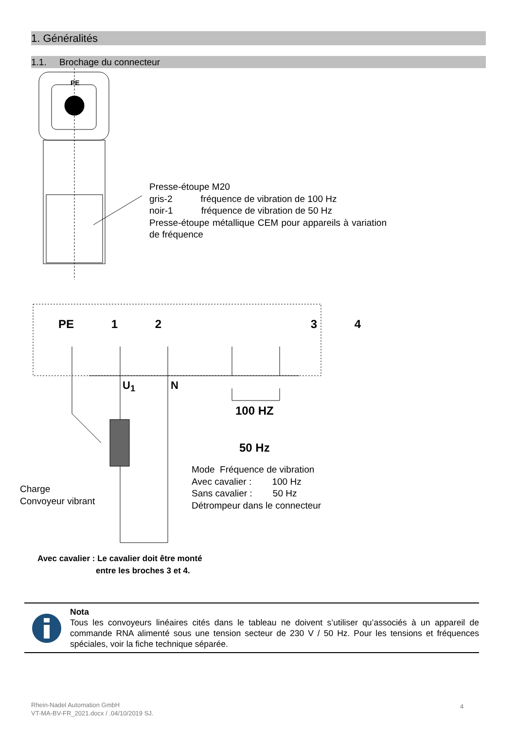1. Généralités
1.1. Brochage du connecteur
PE
PE 1 2 3 4
U<sub>1</sub> N
100 HZ
50 Hz
Presse-étoupe M20
gris-2 fréquence de vibration de 100 Hz
noir-1 fréquence de vibration de 50 Hz
Presse-étoupe métallique CEM pour appareils à variation de fréquence
Mode Fréquence de vibration
Avec cavalier : 100 Hz
Sans cavalier : 50 Hz
Détrompeur dans le connecteur
Charge
Convoyeur vibrant
Avec cavalier : Le cavalier doit être monté
entre les broches 3 et 4.
Nota
Tous les convoyeurs linéaires cités dans le tableau ne doivent s’utiliser qu’associés à un appareil de commande RNA alimenté sous une tension secteur de 230 V / 50 Hz. Pour les tensions et fréquences spéciales, voir la fiche technique séparée.
Rhein-Nadel Automation GmbH
VT-MA-BV-FR_2021.docx / .04/10/2019 SJ.
4